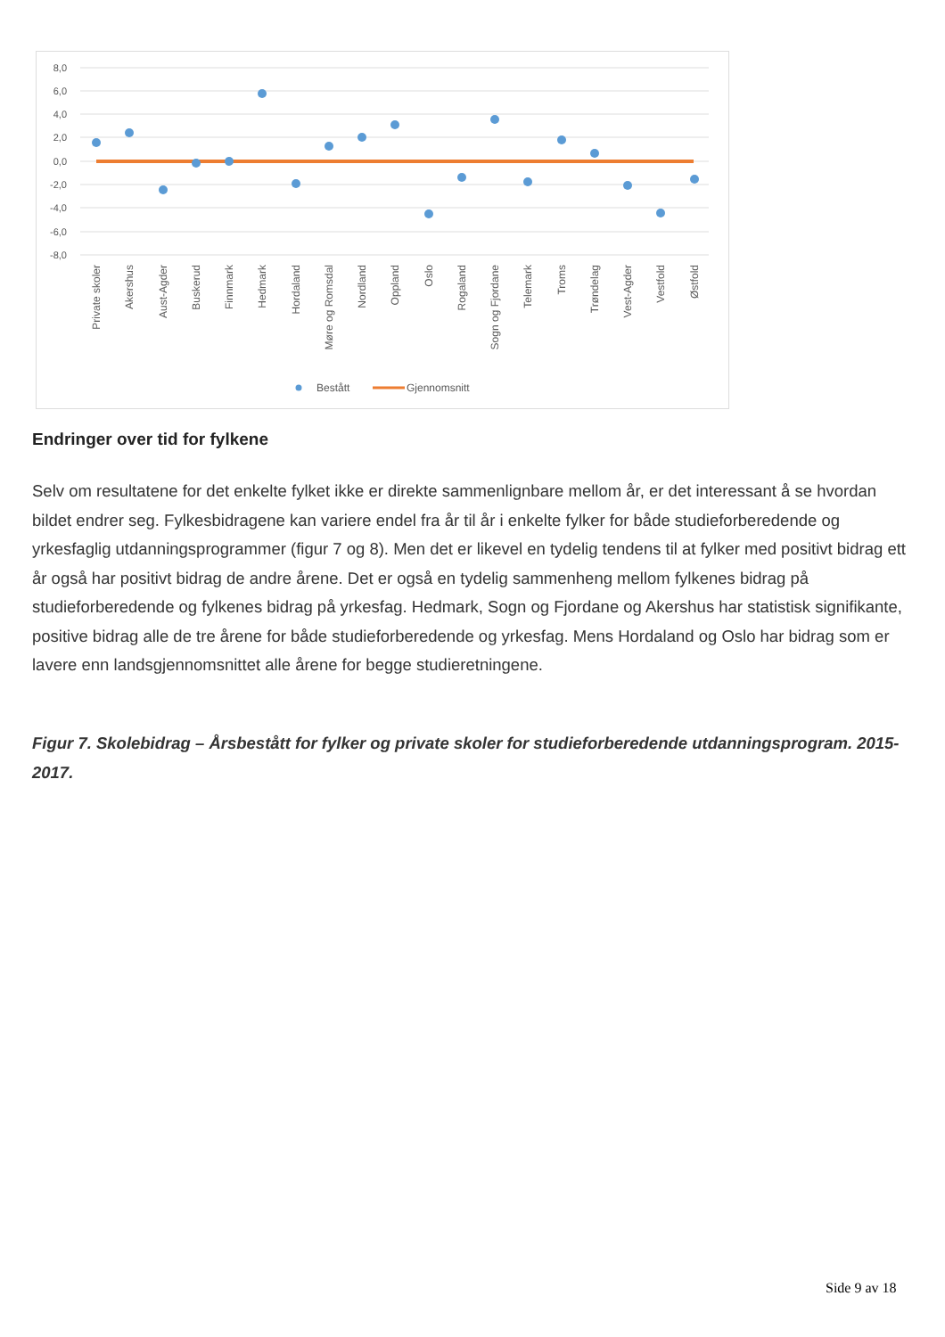8,0
6,0
4,0
2,0
0,0
-2,0
-4,0
-6,0
-8,0
Private skoler
Akershus
Aust-Agder
Buskerud
Finnmark
Hedmark
Hordaland
Møre og Romsdal
Nordland
Oppland
Oslo
Rogaland
Sogn og Fjordane
Telemark
Troms
Trøndelag
Vest-Agder
Vestfold
Østfold
Bestått
Gjennomsnitt
Endringer over tid for fylkene
Selv om resultatene for det enkelte fylket ikke er direkte sammenlignbare mellom år, er det interessant å se hvordan bildet endrer seg. Fylkesbidragene kan variere endel fra år til år i enkelte fylker for både studieforberedende og yrkesfaglig utdanningsprogrammer (figur 7 og 8). Men det er likevel en tydelig tendens til at fylker med positivt bidrag ett år også har positivt bidrag de andre årene. Det er også en tydelig sammenheng mellom fylkenes bidrag på studieforberedende og fylkenes bidrag på yrkesfag. Hedmark, Sogn og Fjordane og Akershus har statistisk signifikante, positive bidrag alle de tre årene for både studieforberedende og yrkesfag. Mens Hordaland og Oslo har bidrag som er lavere enn landsgjennomsnittet alle årene for begge studieretningene.
Figur 7. Skolebidrag – Årsbestått for fylker og private skoler for studieforberedende utdanningsprogram. 2015-2017.
Side 9 av 18